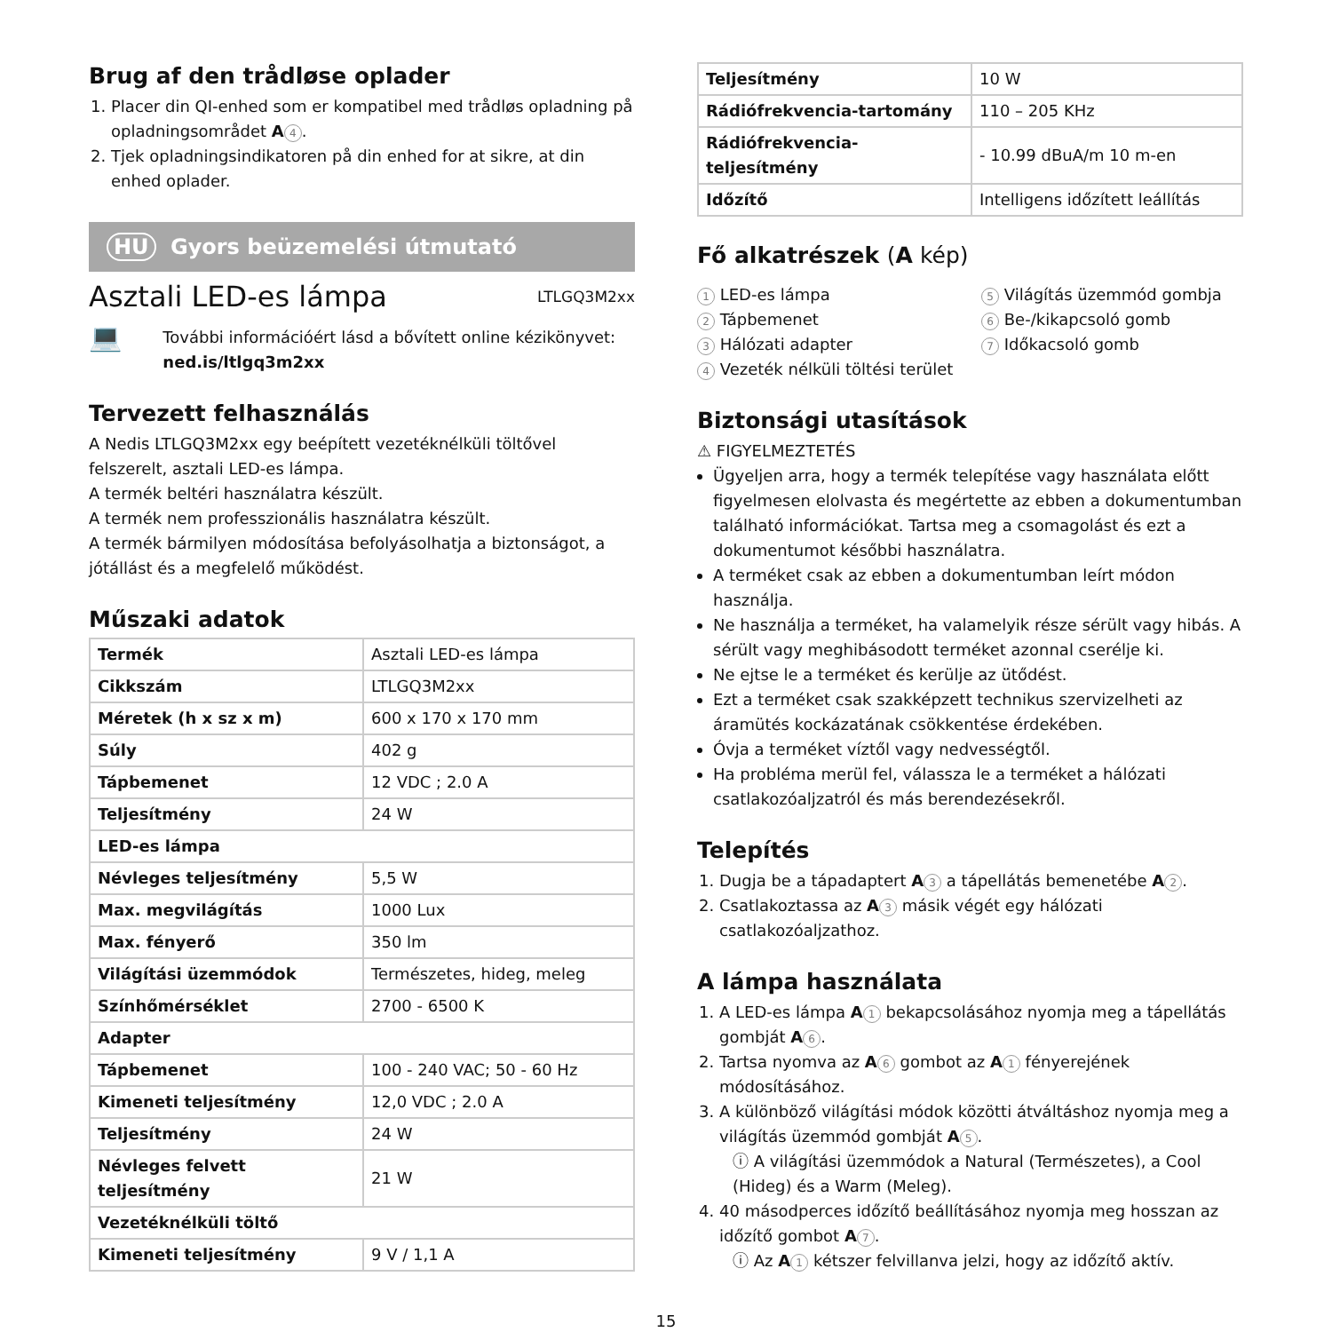Brug af den trådløse oplader
1. Placer din QI-enhed som er kompatibel med trådløs opladning på opladningsområdet A 4.
2. Tjek opladningsindikatoren på din enhed for at sikre, at din enhed oplader.
HU Gyors beüzemelési útmutató
Asztali LED-es lámpa
LTLGQ3M2xx
💻
További információért lásd a bővített online kézikönyvet: ned.is/ltlgq3m2xx
Tervezett felhasználás
A Nedis LTLGQ3M2xx egy beépített vezetéknélküli töltővel felszerelt, asztali LED-es lámpa.
A termék beltéri használatra készült.
A termék nem professzionális használatra készült.
A termék bármilyen módosítása befolyásolhatja a biztonságot, a jótállást és a megfelelő működést.
Műszaki adatok
| Termék | Asztali LED-es lámpa |
| Cikkszám | LTLGQ3M2xx |
| Méretek (h x sz x m) | 600 x 170 x 170 mm |
| Súly | 402 g |
| Tápbemenet | 12 VDC ; 2.0 A |
| Teljesítmény | 24 W |
| LED-es lámpa | |
| Névleges teljesítmény | 5,5 W |
| Max. megvilágítás | 1000 Lux |
| Max. fényerő | 350 lm |
| Világítási üzemmódok | Természetes, hideg, meleg |
| Színhőmérséklet | 2700 - 6500 K |
| Adapter | |
| Tápbemenet | 100 - 240 VAC; 50 - 60 Hz |
| Kimeneti teljesítmény | 12,0 VDC ; 2.0 A |
| Teljesítmény | 24 W |
| Névleges felvett teljesítmény | 21 W |
| Vezetéknélküli töltő | |
| Kimeneti teljesítmény | 9 V / 1,1 A |
| Teljesítmény | 10 W |
| Rádiófrekvencia-tartomány | 110 – 205 KHz |
| Rádiófrekvencia-teljesítmény | - 10.99 dBuA/m 10 m-en |
| Időzítő | Intelligens időzített leállítás |
Fő alkatrészek (A kép)
1 LED-es lámpa
2 Tápbemenet
3 Hálózati adapter
4 Vezeték nélküli töltési terület
5 Világítás üzemmód gombja
6 Be-/kikapcsoló gomb
7 Időkacsoló gomb
Biztonsági utasítások
⚠ FIGYELMEZTETÉS
Ügyeljen arra, hogy a termék telepítése vagy használata előtt figyelmesen elolvasta és megértette az ebben a dokumentumban található információkat. Tartsa meg a csomagolást és ezt a dokumentumot későbbi használatra.
A terméket csak az ebben a dokumentumban leírt módon használja.
Ne használja a terméket, ha valamelyik része sérült vagy hibás. A sérült vagy meghibásodott terméket azonnal cserélje ki.
Ne ejtse le a terméket és kerülje az ütődést.
Ezt a terméket csak szakképzett technikus szervizelheti az áramütés kockázatának csökkentése érdekében.
Óvja a terméket víztől vagy nedvességtől.
Ha probléma merül fel, válassza le a terméket a hálózati csatlakozóaljzatról és más berendezésekről.
Telepítés
1. Dugja be a tápadaptert A 3 a tápellátás bemenetébe A 2.
2. Csatlakoztassa az A 3 másik végét egy hálózati csatlakozóaljzathoz.
A lámpa használata
1. A LED-es lámpa A 1 bekapcsolásához nyomja meg a tápellátás gombját A 6.
2. Tartsa nyomva az A 6 gombot az A 1 fényerejének módosításához.
3. A különböző világítási módok közötti átváltáshoz nyomja meg a világítás üzemmód gombját A 5.
ⓘ A világítási üzemmódok a Natural (Természetes), a Cool (Hideg) és a Warm (Meleg).
4. 40 másodperces időzítő beállításához nyomja meg hosszan az időzítő gombot A 7.
ⓘ Az A 1 kétszer felvillanva jelzi, hogy az időzítő aktív.
15